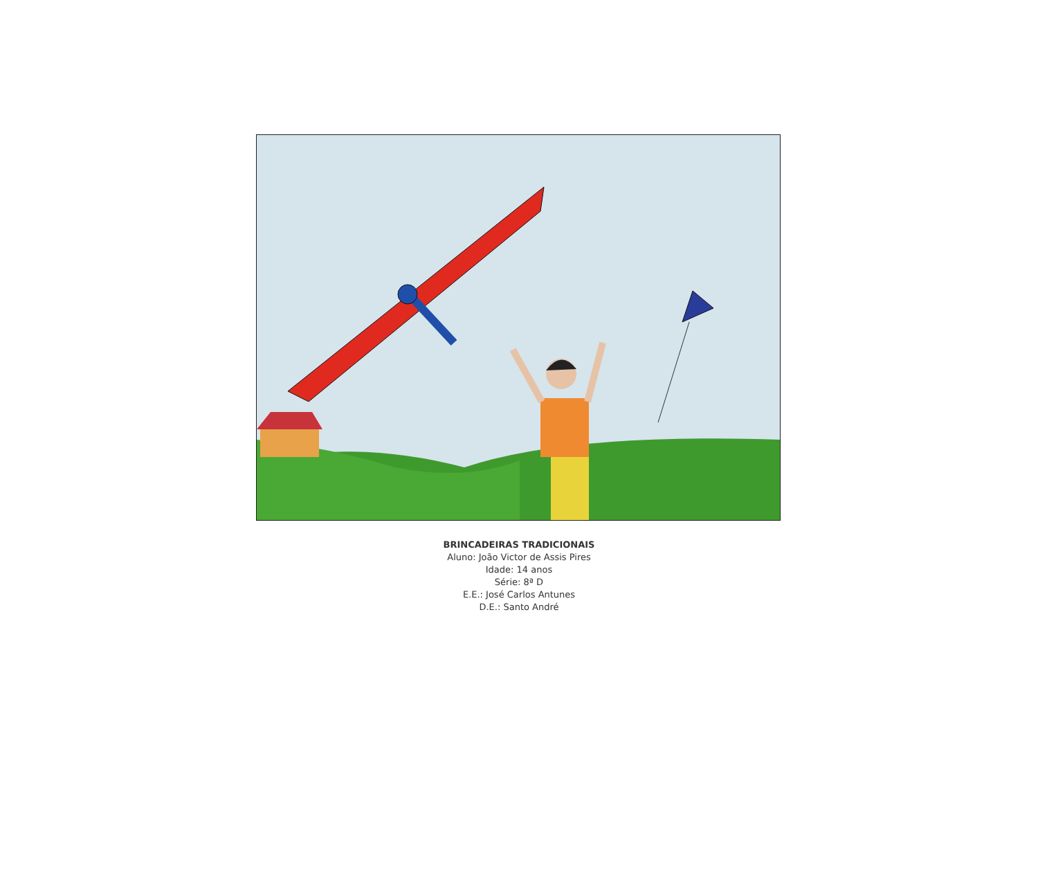BRINCADEIRAS TRADICIONAIS
Aluno: João Victor de Assis Pires
Idade: 14 anos
Série: 8ª D
E.E.: José Carlos Antunes
D.E.: Santo André